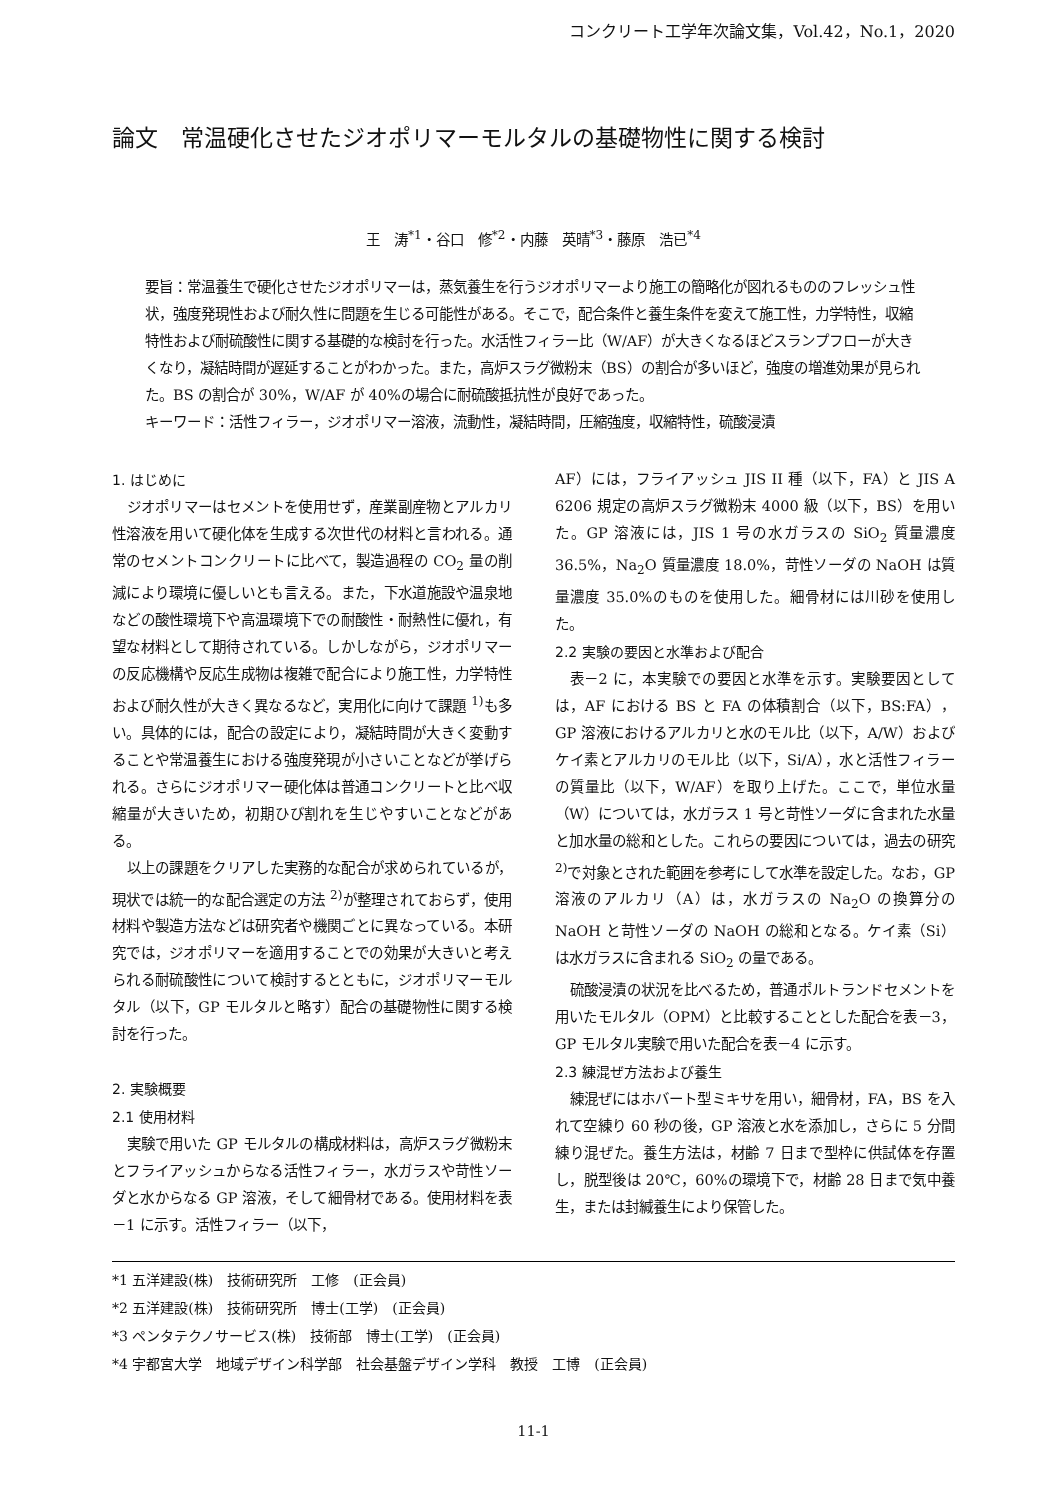コンクリート工学年次論文集，Vol.42，No.1，2020
論文　常温硬化させたジオポリマーモルタルの基礎物性に関する検討
王　涛<sup>*1</sup>・谷口　修<sup>*2</sup>・内藤　英晴<sup>*3</sup>・藤原　浩已<sup>*4</sup>
要旨：常温養生で硬化させたジオポリマーは，蒸気養生を行うジオポリマーより施工の簡略化が図れるもののフレッシュ性状，強度発現性および耐久性に問題を生じる可能性がある。そこで，配合条件と養生条件を変えて施工性，力学特性，収縮特性および耐硫酸性に関する基礎的な検討を行った。水活性フィラー比（W/AF）が大きくなるほどスランプフローが大きくなり，凝結時間が遅延することがわかった。また，高炉スラグ微粉末（BS）の割合が多いほど，強度の増進効果が見られた。BS の割合が 30%，W/AF が 40%の場合に耐硫酸抵抗性が良好であった。
キーワード：活性フィラー，ジオポリマー溶液，流動性，凝結時間，圧縮強度，収縮特性，硫酸浸漬
1. はじめに
ジオポリマーはセメントを使用せず，産業副産物とアルカリ性溶液を用いて硬化体を生成する次世代の材料と言われる。通常のセメントコンクリートに比べて，製造過程の CO<sub>2</sub> 量の削減により環境に優しいとも言える。また，下水道施設や温泉地などの酸性環境下や高温環境下での耐酸性・耐熱性に優れ，有望な材料として期待されている。しかしながら，ジオポリマーの反応機構や反応生成物は複雑で配合により施工性，力学特性および耐久性が大きく異なるなど，実用化に向けて課題 <sup>1)</sup>も多い。具体的には，配合の設定により，凝結時間が大きく変動することや常温養生における強度発現が小さいことなどが挙げられる。さらにジオポリマー硬化体は普通コンクリートと比べ収縮量が大きいため，初期ひび割れを生じやすいことなどがある。
以上の課題をクリアした実務的な配合が求められているが，現状では統一的な配合選定の方法 <sup>2)</sup>が整理されておらず，使用材料や製造方法などは研究者や機関ごとに異なっている。本研究では，ジオポリマーを適用することでの効果が大きいと考えられる耐硫酸性について検討するとともに，ジオポリマーモルタル（以下，GP モルタルと略す）配合の基礎物性に関する検討を行った。
2. 実験概要
2.1 使用材料
実験で用いた GP モルタルの構成材料は，高炉スラグ微粉末とフライアッシュからなる活性フィラー，水ガラスや苛性ソーダと水からなる GP 溶液，そして細骨材である。使用材料を表－1 に示す。活性フィラー（以下，
AF）には，フライアッシュ JIS II 種（以下，FA）と JIS A 6206 規定の高炉スラグ微粉末 4000 級（以下，BS）を用いた。GP 溶液には，JIS 1 号の水ガラスの SiO<sub>2</sub> 質量濃度 36.5%，Na<sub>2</sub>O 質量濃度 18.0%，苛性ソーダの NaOH は質量濃度 35.0%のものを使用した。細骨材には川砂を使用した。
2.2 実験の要因と水準および配合
表－2 に，本実験での要因と水準を示す。実験要因としては，AF における BS と FA の体積割合（以下，BS:FA），GP 溶液におけるアルカリと水のモル比（以下，A/W）およびケイ素とアルカリのモル比（以下，Si/A），水と活性フィラーの質量比（以下，W/AF）を取り上げた。ここで，単位水量（W）については，水ガラス 1 号と苛性ソーダに含まれた水量と加水量の総和とした。これらの要因については，過去の研究 <sup>2)</sup>で対象とされた範囲を参考にして水準を設定した。なお，GP 溶液のアルカリ（A）は，水ガラスの Na<sub>2</sub>O の換算分の NaOH と苛性ソーダの NaOH の総和となる。ケイ素（Si）は水ガラスに含まれる SiO<sub>2</sub> の量である。
硫酸浸漬の状況を比べるため，普通ポルトランドセメントを用いたモルタル（OPM）と比較することとした配合を表－3，GP モルタル実験で用いた配合を表－4 に示す。
2.3 練混ぜ方法および養生
練混ぜにはホバート型ミキサを用い，細骨材，FA，BS を入れて空練り 60 秒の後，GP 溶液と水を添加し，さらに 5 分間練り混ぜた。養生方法は，材齢 7 日まで型枠に供試体を存置し，脱型後は 20℃，60%の環境下で，材齢 28 日まで気中養生，または封緘養生により保管した。
*1 五洋建設(株)　技術研究所　工修　(正会員)
*2 五洋建設(株)　技術研究所　博士(工学)　(正会員)
*3 ペンタテクノサービス(株)　技術部　博士(工学)　(正会員)
*4 宇都宮大学　地域デザイン科学部　社会基盤デザイン学科　教授　工博　(正会員)
11-1